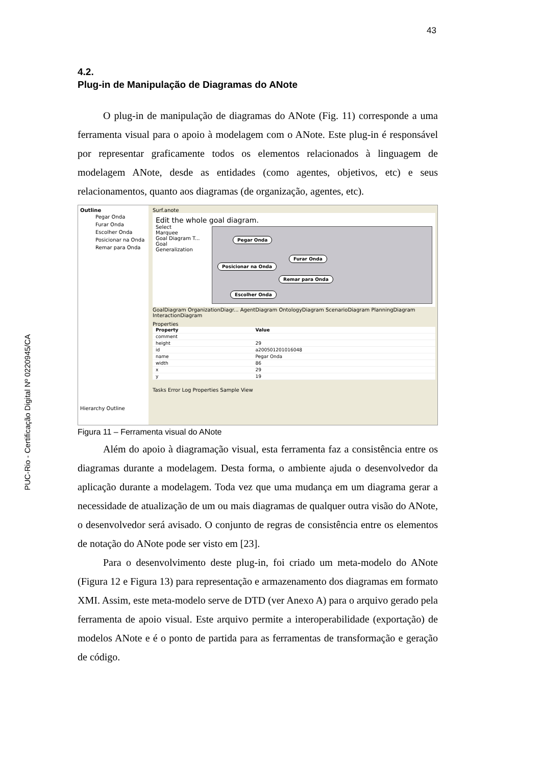43
PUC-Rio - Certificação Digital Nº 0220945/CA
4.2.
Plug-in de Manipulação de Diagramas do ANote
O plug-in de manipulação de diagramas do ANote (Fig. 11) corresponde a uma ferramenta visual para o apoio à modelagem com o ANote. Este plug-in é responsável por representar graficamente todos os elementos relacionados à linguagem de modelagem ANote, desde as entidades (como agentes, objetivos, etc) e seus relacionamentos, quanto aos diagramas (de organização, agentes, etc).
Outline
Pegar Onda
Furar Onda
Escolher Onda
Posicionar na Onda
Remar para Onda
Hierarchy Outline
Surf.anote
Edit the whole goal diagram.
Select
Marquee
Goal Diagram T...
Goal
Generalization
Pegar Onda
Furar Onda
Posicionar na Onda
Remar para Onda
Escolher Onda
GoalDiagram OrganizationDiagr... AgentDiagram OntologyDiagram ScenarioDiagram PlanningDiagram InteractionDiagram
Properties
| Property | Value |
| --- | --- |
| comment | |
| height | 29 |
| id | a200501201016048 |
| name | Pegar Onda |
| width | 86 |
| x | 29 |
| y | 19 |
Tasks Error Log Properties Sample View
Figura 11 – Ferramenta visual do ANote
Além do apoio à diagramação visual, esta ferramenta faz a consistência entre os diagramas durante a modelagem. Desta forma, o ambiente ajuda o desenvolvedor da aplicação durante a modelagem. Toda vez que uma mudança em um diagrama gerar a necessidade de atualização de um ou mais diagramas de qualquer outra visão do ANote, o desenvolvedor será avisado. O conjunto de regras de consistência entre os elementos de notação do ANote pode ser visto em [23].
Para o desenvolvimento deste plug-in, foi criado um meta-modelo do ANote (Figura 12 e Figura 13) para representação e armazenamento dos diagramas em formato XMI. Assim, este meta-modelo serve de DTD (ver Anexo A) para o arquivo gerado pela ferramenta de apoio visual. Este arquivo permite a interoperabilidade (exportação) de modelos ANote e é o ponto de partida para as ferramentas de transformação e geração de código.